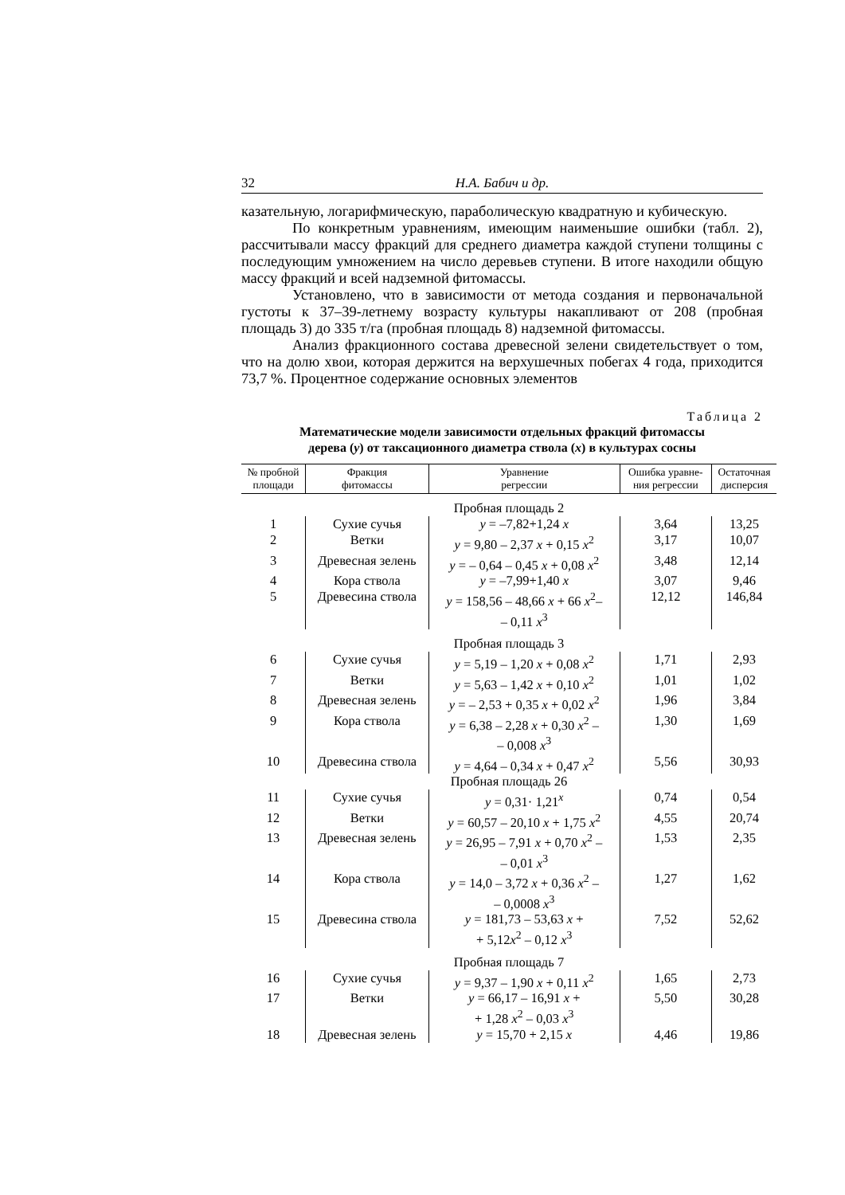32 Н.А. Бабич и др.
казательную, логарифмическую, параболическую квадратную и кубическую.
По конкретным уравнениям, имеющим наименьшие ошибки (табл. 2), рассчитывали массу фракций для среднего диаметра каждой ступени толщины с последующим умножением на число деревьев ступени. В итоге находили общую массу фракций и всей надземной фитомассы.
Установлено, что в зависимости от метода создания и первоначальной густоты к 37–39-летнему возрасту культуры накапливают от 208 (пробная площадь 3) до 335 т/га (пробная площадь 8) надземной фитомассы.
Анализ фракционного состава древесной зелени свидетельствует о том, что на долю хвои, которая держится на верхушечных побегах 4 года, приходится 73,7 %. Процентное содержание основных элементов
Таблица 2
Математические модели зависимости отдельных фракций фитомассы
дерева (y) от таксационного диаметра ствола (x) в культурах сосны
| № пробной площади | Фракция фитомассы | Уравнение регрессии | Ошибка уравне- ния регрессии | Остаточная дисперсия |
| --- | --- | --- | --- | --- |
| Пробная площадь 2 | | | | |
| 1 | Сухие сучья | y = –7,82+1,24 x | 3,64 | 13,25 |
| 2 | Ветки | y = 9,80 – 2,37 x + 0,15 x<sup>2</sup> | 3,17 | 10,07 |
| 3 | Древесная зелень | y = – 0,64 – 0,45 x + 0,08 x<sup>2</sup> | 3,48 | 12,14 |
| 4 | Кора ствола | y = –7,99+1,40 x | 3,07 | 9,46 |
| 5 | Древесина ствола | y = 158,56 – 48,66 x + 66 x<sup>2</sup>– – 0,11 x<sup>3</sup> | 12,12 | 146,84 |
| Пробная площадь 3 | | | | |
| 6 | Сухие сучья | y = 5,19 – 1,20 x + 0,08 x<sup>2</sup> | 1,71 | 2,93 |
| 7 | Ветки | y = 5,63 – 1,42 x + 0,10 x<sup>2</sup> | 1,01 | 1,02 |
| 8 | Древесная зелень | y = – 2,53 + 0,35 x + 0,02 x<sup>2</sup> | 1,96 | 3,84 |
| 9 | Кора ствола | y = 6,38 – 2,28 x + 0,30 x<sup>2</sup> – – 0,008 x<sup>3</sup> | 1,30 | 1,69 |
| 10 | Древесина ствола | y = 4,64 – 0,34 x + 0,47 x<sup>2</sup> | 5,56 | 30,93 |
| Пробная площадь 26 | | | | |
| 11 | Сухие сучья | y = 0,31· 1,21<sup>x</sup> | 0,74 | 0,54 |
| 12 | Ветки | y = 60,57 – 20,10 x + 1,75 x<sup>2</sup> | 4,55 | 20,74 |
| 13 | Древесная зелень | y = 26,95 – 7,91 x + 0,70 x<sup>2</sup> – – 0,01 x<sup>3</sup> | 1,53 | 2,35 |
| 14 | Кора ствола | y = 14,0 – 3,72 x + 0,36 x<sup>2</sup> – – 0,0008 x<sup>3</sup> | 1,27 | 1,62 |
| 15 | Древесина ствола | y = 181,73 – 53,63 x + + 5,12 x<sup>2</sup> – 0,12 x<sup>3</sup> | 7,52 | 52,62 |
| Пробная площадь 7 | | | | |
| 16 | Сухие сучья | y = 9,37 – 1,90 x + 0,11 x<sup>2</sup> | 1,65 | 2,73 |
| 17 | Ветки | y = 66,17 – 16,91 x + + 1,28 x<sup>2</sup> – 0,03 x<sup>3</sup> | 5,50 | 30,28 |
| 18 | Древесная зелень | y = 15,70 + 2,15 x | 4,46 | 19,86 |